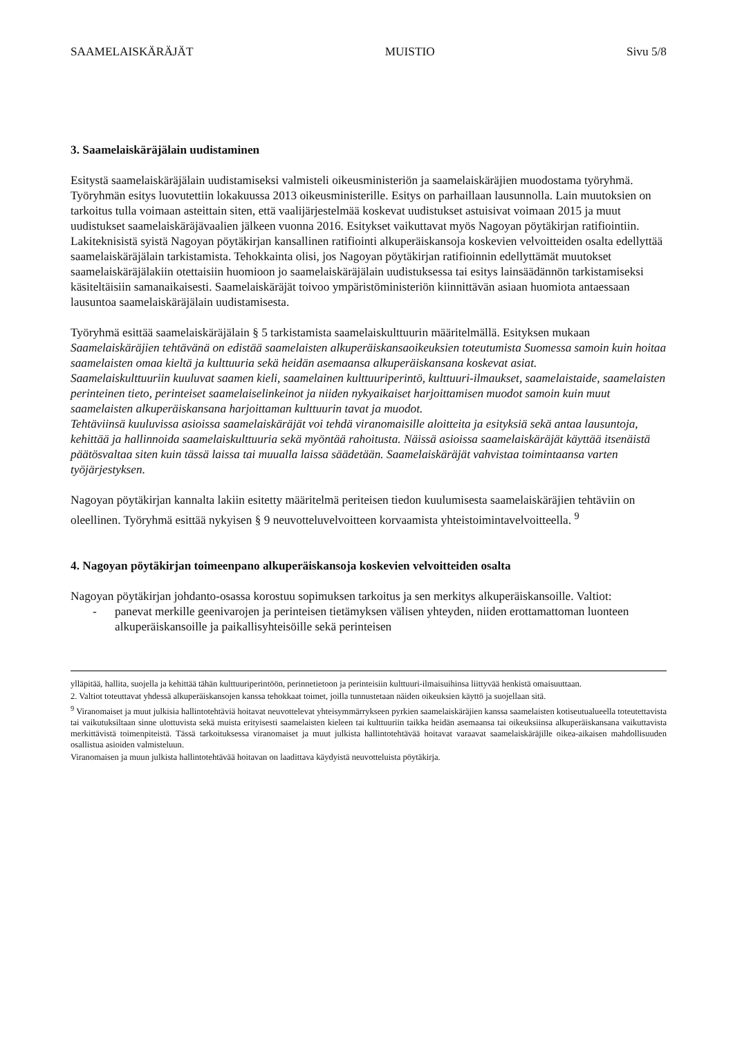SAAMELAISKÄRÄJÄT MUISTIO Sivu 5/8
3. Saamelaiskäräjälain uudistaminen
Esitystä saamelaiskäräjälain uudistamiseksi valmisteli oikeusministeriön ja saamelaiskäräjien muodostama työryhmä. Työryhmän esitys luovutettiin lokakuussa 2013 oikeusministerille. Esitys on parhaillaan lausunnolla. Lain muutoksien on tarkoitus tulla voimaan asteittain siten, että vaalijärjestelmää koskevat uudistukset astuisivat voimaan 2015 ja muut uudistukset saamelaiskäräjävaalien jälkeen vuonna 2016. Esitykset vaikuttavat myös Nagoyan pöytäkirjan ratifiointiin. Lakiteknisistä syistä Nagoyan pöytäkirjan kansallinen ratifiointi alkuperäiskansoja koskevien velvoitteiden osalta edellyttää saamelaiskäräjälain tarkistamista. Tehokkainta olisi, jos Nagoyan pöytäkirjan ratifioinnin edellyttämät muutokset saamelaiskäräjälakiin otettaisiin huomioon jo saamelaiskäräjälain uudistuksessa tai esitys lainsäädännön tarkistamiseksi käsiteltäisiin samanaikaisesti. Saamelaiskäräjät toivoo ympäristöministeriön kiinnittävän asiaan huomiota antaessaan lausuntoa saamelaiskäräjälain uudistamisesta.
Työryhmä esittää saamelaiskäräjälain § 5 tarkistamista saamelaiskulttuurin määritelmällä. Esityksen mukaan Saamelaiskäräjien tehtävänä on edistää saamelaisten alkuperäiskansaoikeuksien toteutumista Suomessa samoin kuin hoitaa saamelaisten omaa kieltä ja kulttuuria sekä heidän asemaansa alkuperäiskansana koskevat asiat.
Saamelaiskulttuuriin kuuluvat saamen kieli, saamelainen kulttuuriperintö, kulttuuri-ilmaukset, saamelaistaide, saamelaisten perinteinen tieto, perinteiset saamelaiselinkeinot ja niiden nykyaikaiset harjoittamisen muodot samoin kuin muut saamelaisten alkuperäiskansana harjoittaman kulttuurin tavat ja muodot.
Tehtäviinsä kuuluvissa asioissa saamelaiskäräjät voi tehdä viranomaisille aloitteita ja esityksiä sekä antaa lausuntoja, kehittää ja hallinnoida saamelaiskulttuuria sekä myöntää rahoitusta. Näissä asioissa saamelaiskäräjät käyttää itsenäistä päätösvaltaa siten kuin tässä laissa tai muualla laissa säädetään. Saamelaiskäräjät vahvistaa toimintaansa varten työjärjestyksen.
Nagoyan pöytäkirjan kannalta lakiin esitetty määritelmä periteisen tiedon kuulumisesta saamelaiskäräjien tehtäviin on oleellinen. Työryhmä esittää nykyisen § 9 neuvotteluvelvoitteen korvaamista yhteistoimintavelvoitteella. <sup>9</sup>
4. Nagoyan pöytäkirjan toimeenpano alkuperäiskansoja koskevien velvoitteiden osalta
Nagoyan pöytäkirjan johdanto-osassa korostuu sopimuksen tarkoitus ja sen merkitys alkuperäiskansoille. Valtiot:
- panevat merkille geenivarojen ja perinteisen tietämyksen välisen yhteyden, niiden erottamattoman luonteen alkuperäiskansoille ja paikallisyhteisöille sekä perinteisen
ylläpitää, hallita, suojella ja kehittää tähän kulttuuriperintöön, perinnetietoon ja perinteisiin kulttuuri-ilmaisuihinsa liittyvää henkistä omaisuuttaan.
2. Valtiot toteuttavat yhdessä alkuperäiskansojen kanssa tehokkaat toimet, joilla tunnustetaan näiden oikeuksien käyttö ja suojellaan sitä.
<sup>9</sup> Viranomaiset ja muut julkisia hallintotehtäviä hoitavat neuvottelevat yhteisymmärrykseen pyrkien saamelaiskäräjien kanssa saamelaisten kotiseutualueella toteutettavista tai vaikutuksiltaan sinne ulottuvista sekä muista erityisesti saamelaisten kieleen tai kulttuuriin taikka heidän asemaansa tai oikeuksiinsa alkuperäiskansana vaikuttavista merkittävistä toimenpiteistä. Tässä tarkoituksessa viranomaiset ja muut julkista hallintotehtävää hoitavat varaavat saamelaiskäräjille oikea-aikaisen mahdollisuuden osallistua asioiden valmisteluun.
Viranomaisen ja muun julkista hallintotehtävää hoitavan on laadittava käydyistä neuvotteluista pöytäkirja.